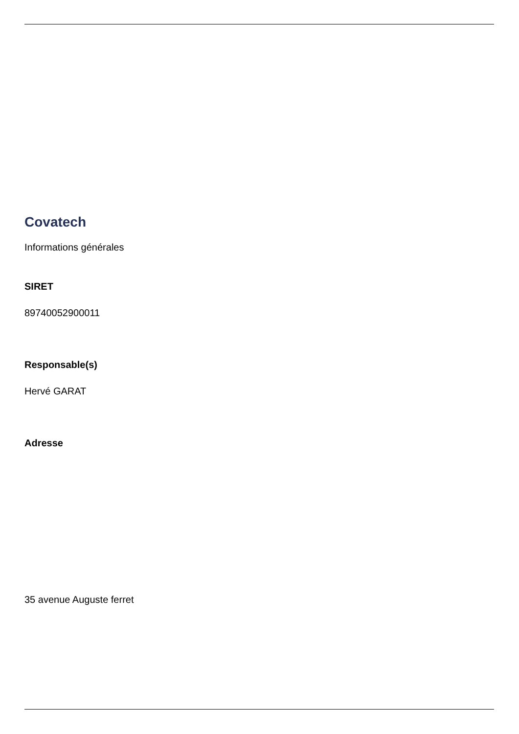Covatech
Informations générales
SIRET
89740052900011
Responsable(s)
Hervé GARAT
Adresse
35 avenue Auguste ferret